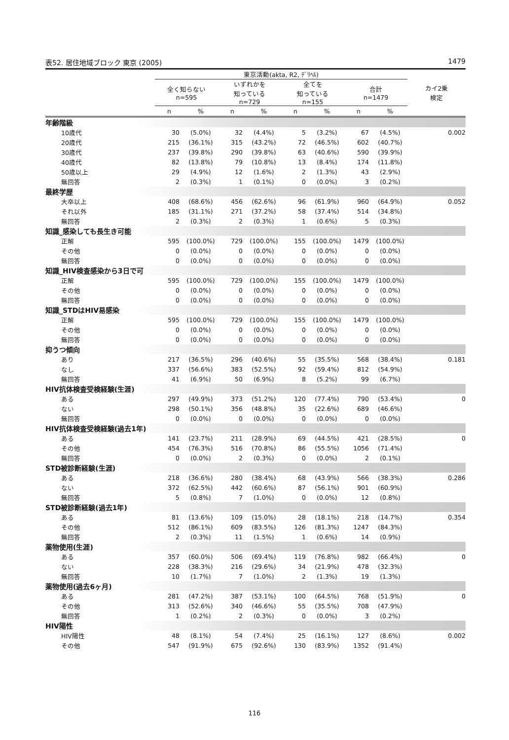表52. 居住地域ブロック 東京 (2005) 1479
| | 東京活動(akta, R2, ﾃﾞﾘﾍﾙ) | | | | | | | | カイ2乗 検定 |
| --- | --- | --- | --- | --- | --- | --- | --- | --- | --- |
| | 全く知らない n=595 | | いずれかを 知っている n=729 | | 全てを 知っている n=155 | | 合計 n=1479 | | |
| | n | % | n | % | n | % | n | % | |
| 年齢階級 | | | | | | | | | |
| 10歳代 | 30 | (5.0%) | 32 | (4.4%) | 5 | (3.2%) | 67 | (4.5%) | 0.002 |
| 20歳代 | 215 | (36.1%) | 315 | (43.2%) | 72 | (46.5%) | 602 | (40.7%) | |
| 30歳代 | 237 | (39.8%) | 290 | (39.8%) | 63 | (40.6%) | 590 | (39.9%) | |
| 40歳代 | 82 | (13.8%) | 79 | (10.8%) | 13 | (8.4%) | 174 | (11.8%) | |
| 50歳以上 | 29 | (4.9%) | 12 | (1.6%) | 2 | (1.3%) | 43 | (2.9%) | |
| 無回答 | 2 | (0.3%) | 1 | (0.1%) | 0 | (0.0%) | 3 | (0.2%) | |
| 最終学歴 | | | | | | | | | |
| 大卒以上 | 408 | (68.6%) | 456 | (62.6%) | 96 | (61.9%) | 960 | (64.9%) | 0.052 |
| それ以外 | 185 | (31.1%) | 271 | (37.2%) | 58 | (37.4%) | 514 | (34.8%) | |
| 無回答 | 2 | (0.3%) | 2 | (0.3%) | 1 | (0.6%) | 5 | (0.3%) | |
| 知識_感染しても長生き可能 | | | | | | | | | |
| 正解 | 595 | (100.0%) | 729 | (100.0%) | 155 | (100.0%) | 1479 | (100.0%) | |
| その他 | 0 | (0.0%) | 0 | (0.0%) | 0 | (0.0%) | 0 | (0.0%) | |
| 無回答 | 0 | (0.0%) | 0 | (0.0%) | 0 | (0.0%) | 0 | (0.0%) | |
| 知識_HIV検査感染から3日で可 | | | | | | | | | |
| 正解 | 595 | (100.0%) | 729 | (100.0%) | 155 | (100.0%) | 1479 | (100.0%) | |
| その他 | 0 | (0.0%) | 0 | (0.0%) | 0 | (0.0%) | 0 | (0.0%) | |
| 無回答 | 0 | (0.0%) | 0 | (0.0%) | 0 | (0.0%) | 0 | (0.0%) | |
| 知識_STDはHIV易感染 | | | | | | | | | |
| 正解 | 595 | (100.0%) | 729 | (100.0%) | 155 | (100.0%) | 1479 | (100.0%) | |
| その他 | 0 | (0.0%) | 0 | (0.0%) | 0 | (0.0%) | 0 | (0.0%) | |
| 無回答 | 0 | (0.0%) | 0 | (0.0%) | 0 | (0.0%) | 0 | (0.0%) | |
| 抑うつ傾向 | | | | | | | | | |
| あり | 217 | (36.5%) | 296 | (40.6%) | 55 | (35.5%) | 568 | (38.4%) | 0.181 |
| なし | 337 | (56.6%) | 383 | (52.5%) | 92 | (59.4%) | 812 | (54.9%) | |
| 無回答 | 41 | (6.9%) | 50 | (6.9%) | 8 | (5.2%) | 99 | (6.7%) | |
| HIV抗体検査受検経験(生涯) | | | | | | | | | |
| ある | 297 | (49.9%) | 373 | (51.2%) | 120 | (77.4%) | 790 | (53.4%) | 0 |
| ない | 298 | (50.1%) | 356 | (48.8%) | 35 | (22.6%) | 689 | (46.6%) | |
| 無回答 | 0 | (0.0%) | 0 | (0.0%) | 0 | (0.0%) | 0 | (0.0%) | |
| HIV抗体検査受検経験(過去1年) | | | | | | | | | |
| ある | 141 | (23.7%) | 211 | (28.9%) | 69 | (44.5%) | 421 | (28.5%) | 0 |
| その他 | 454 | (76.3%) | 516 | (70.8%) | 86 | (55.5%) | 1056 | (71.4%) | |
| 無回答 | 0 | (0.0%) | 2 | (0.3%) | 0 | (0.0%) | 2 | (0.1%) | |
| STD被診断経験(生涯) | | | | | | | | | |
| ある | 218 | (36.6%) | 280 | (38.4%) | 68 | (43.9%) | 566 | (38.3%) | 0.286 |
| ない | 372 | (62.5%) | 442 | (60.6%) | 87 | (56.1%) | 901 | (60.9%) | |
| 無回答 | 5 | (0.8%) | 7 | (1.0%) | 0 | (0.0%) | 12 | (0.8%) | |
| STD被診断経験(過去1年) | | | | | | | | | |
| ある | 81 | (13.6%) | 109 | (15.0%) | 28 | (18.1%) | 218 | (14.7%) | 0.354 |
| その他 | 512 | (86.1%) | 609 | (83.5%) | 126 | (81.3%) | 1247 | (84.3%) | |
| 無回答 | 2 | (0.3%) | 11 | (1.5%) | 1 | (0.6%) | 14 | (0.9%) | |
| 薬物使用(生涯) | | | | | | | | | |
| ある | 357 | (60.0%) | 506 | (69.4%) | 119 | (76.8%) | 982 | (66.4%) | 0 |
| ない | 228 | (38.3%) | 216 | (29.6%) | 34 | (21.9%) | 478 | (32.3%) | |
| 無回答 | 10 | (1.7%) | 7 | (1.0%) | 2 | (1.3%) | 19 | (1.3%) | |
| 薬物使用(過去6ヶ月) | | | | | | | | | |
| ある | 281 | (47.2%) | 387 | (53.1%) | 100 | (64.5%) | 768 | (51.9%) | 0 |
| その他 | 313 | (52.6%) | 340 | (46.6%) | 55 | (35.5%) | 708 | (47.9%) | |
| 無回答 | 1 | (0.2%) | 2 | (0.3%) | 0 | (0.0%) | 3 | (0.2%) | |
| HIV陽性 | | | | | | | | | |
| HIV陽性 | 48 | (8.1%) | 54 | (7.4%) | 25 | (16.1%) | 127 | (8.6%) | 0.002 |
| その他 | 547 | (91.9%) | 675 | (92.6%) | 130 | (83.9%) | 1352 | (91.4%) | |
116